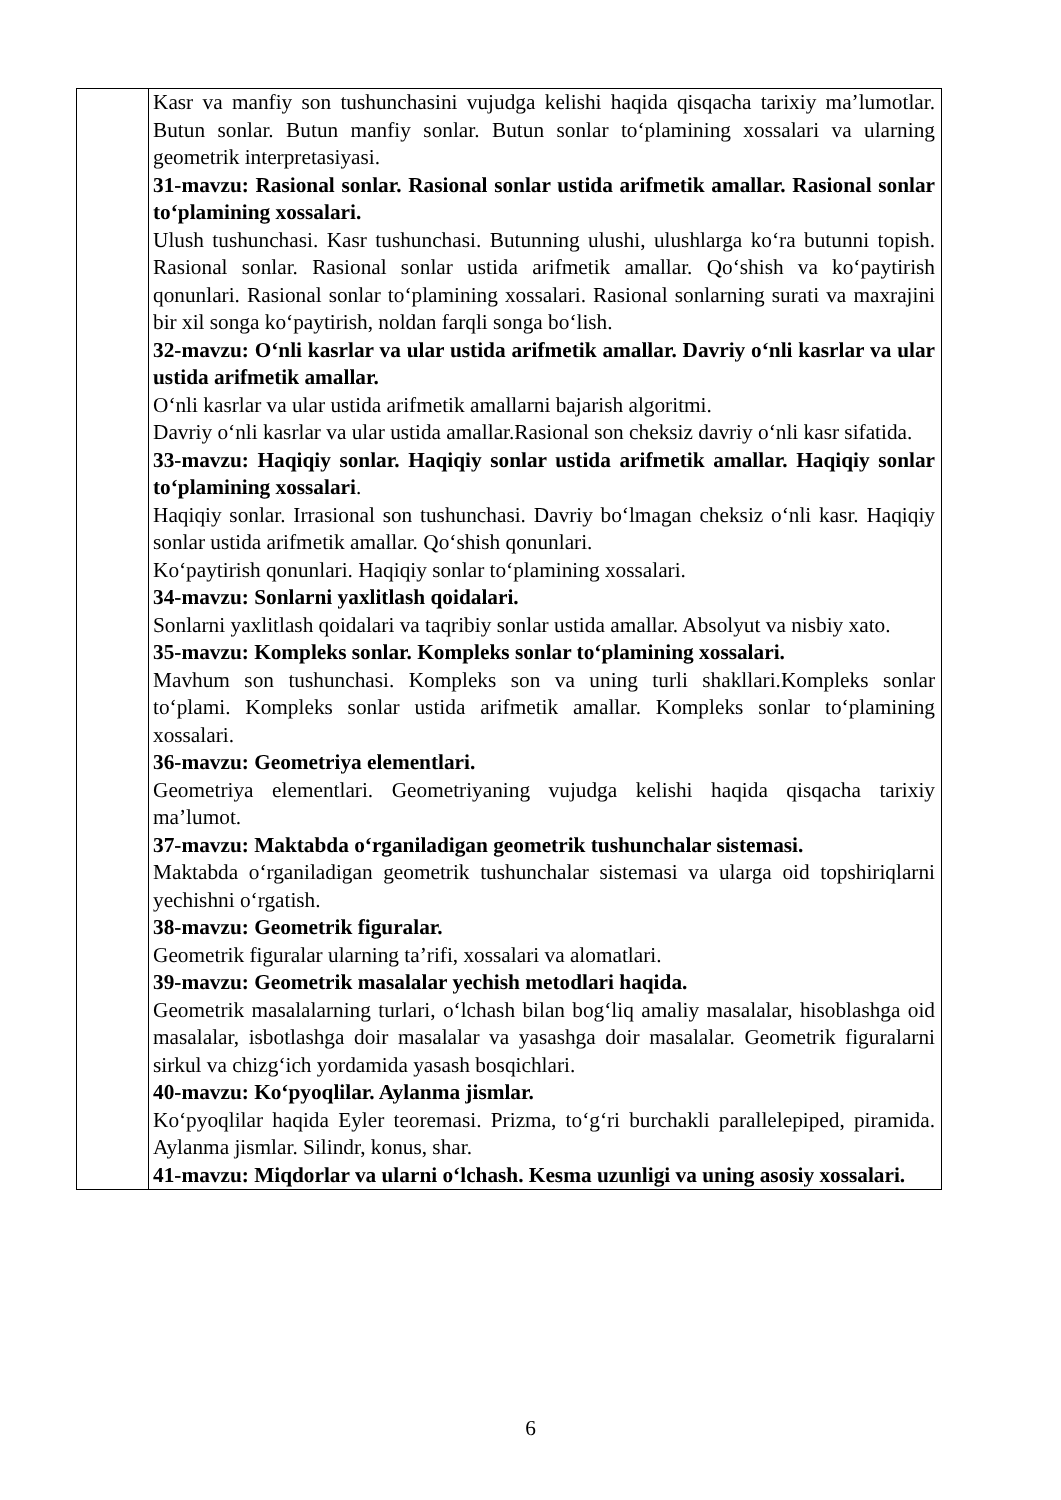| | Kasr va manfiy son tushunchasini vujudga kelishi haqida qisqacha tarixiy ma’lumotlar. Butun sonlar. Butun manfiy sonlar. Butun sonlar to‘plamining xossalari va ularning geometrik interpretasiyasi. 31-mavzu: Rasional sonlar. Rasional sonlar ustida arifmetik amallar. Rasional sonlar to‘plamining xossalari. Ulush tushunchasi. Kasr tushunchasi. Butunning ulushi, ulushlarga ko‘ra butunni topish. Rasional sonlar. Rasional sonlar ustida arifmetik amallar. Qo‘shish va ko‘paytirish qonunlari. Rasional sonlar to‘plamining xossalari. Rasional sonlarning surati va maxrajini bir xil songa ko‘paytirish, noldan farqli songa bo‘lish. 32-mavzu: O‘nli kasrlar va ular ustida arifmetik amallar. Davriy o‘nli kasrlar va ular ustida arifmetik amallar. O‘nli kasrlar va ular ustida arifmetik amallarni bajarish algoritmi. Davriy o‘nli kasrlar va ular ustida amallar.Rasional son cheksiz davriy o‘nli kasr sifatida. 33-mavzu: Haqiqiy sonlar. Haqiqiy sonlar ustida arifmetik amallar. Haqiqiy sonlar to‘plamining xossalari . Haqiqiy sonlar. Irrasional son tushunchasi. Davriy bo‘lmagan cheksiz o‘nli kasr. Haqiqiy sonlar ustida arifmetik amallar. Qo‘shish qonunlari. Ko‘paytirish qonunlari. Haqiqiy sonlar to‘plamining xossalari. 34-mavzu: Sonlarni yaxlitlash qoidalari. Sonlarni yaxlitlash qoidalari va taqribiy sonlar ustida amallar. Absolyut va nisbiy xato. 35-mavzu: Kompleks sonlar. Kompleks sonlar to‘plamining xossalari. Mavhum son tushunchasi. Kompleks son va uning turli shakllari.Kompleks sonlar to‘plami. Kompleks sonlar ustida arifmetik amallar. Kompleks sonlar to‘plamining xossalari. 36-mavzu: Geometriya elementlari. Geometriya elementlari. Geometriyaning vujudga kelishi haqida qisqacha tarixiy ma’lumot. 37-mavzu: Maktabda o‘rganiladigan geometrik tushunchalar sistemasi. Maktabda o‘rganiladigan geometrik tushunchalar sistemasi va ularga oid topshiriqlarni yechishni o‘rgatish. 38-mavzu: Geometrik figuralar. Geometrik figuralar ularning ta’rifi, xossalari va alomatlari. 39-mavzu: Geometrik masalalar yechish metodlari haqida. Geometrik masalalarning turlari, o‘lchash bilan bog‘liq amaliy masalalar, hisoblashga oid masalalar, isbotlashga doir masalalar va yasashga doir masalalar. Geometrik figuralarni sirkul va chizg‘ich yordamida yasash bosqichlari. 40-mavzu: Ko‘pyoqlilar. Aylanma jismlar. Ko‘pyoqlilar haqida Eyler teoremasi. Prizma, to‘g‘ri burchakli parallelepiped, piramida. Aylanma jismlar. Silindr, konus, shar. 41-mavzu: Miqdorlar va ularni o‘lchash. Kesma uzunligi va uning asosiy xossalari. |
6